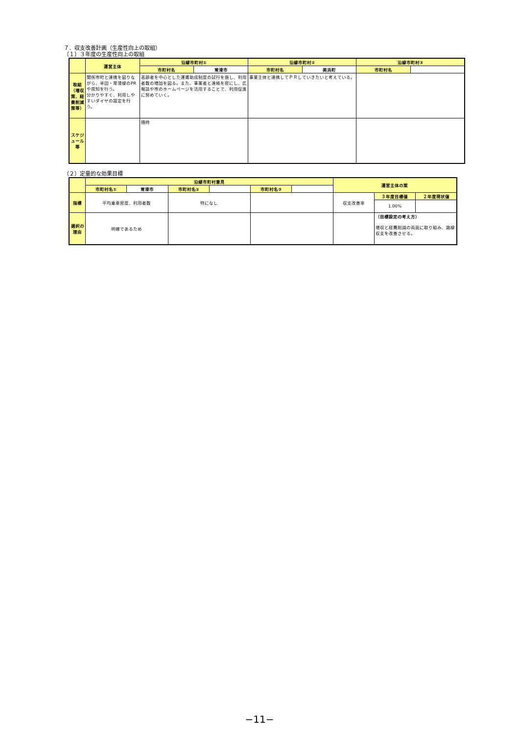７．収支改善計画（生産性向上の取組）
（１）３年度の生産性向上の取組
| | 運営主体 | 沿線市町村① | | 沿線市町村② | | 沿線市町村③ | |
| --- | --- | --- | --- | --- | --- | --- | --- |
| | | 市町村名 | 常滑市 | 市町村名 | 美浜町 | 市町村名 | |
| 取組 （増収策、経費削減策等） | 関係市町と連携を図りながら、半田・常滑線のPRや周知を行う。 分かりやすく、利用しやすいダイヤの設定を行う。 | 高齢者を中心とした運賃助成制度の試行を施し、利用者数の増加を図る。また、事業者と連絡を密にし、広報誌や市のホームページを活用することで、利用促進に努めていく。 | | 事業主体と連携してＰＲしていきたいと考えている。 | | | |
| スケジュール等 | | 随時 | | | | | |
（２）定量的な効果目標
| | 沿線市町村意見 | | | | | | 運営主体の案 | | |
| --- | --- | --- | --- | --- | --- | --- | --- | --- | --- |
| | 市町村名① | 常滑市 | 市町村名② | | 市町村名③ | | | | |
| 指標 | 平均乗車密度、利用者数 | | 特になし | | | | 収支改善率 | ３年度目標値 | ２年度現状値 |
| | | | | | | | | 1.00% | |
| 選択の理由 | 明確であるため | | | | | | | （目標設定の考え方） 増収と経費削減の両面に取り組み、路線収支を改善させる。 | |
−11−